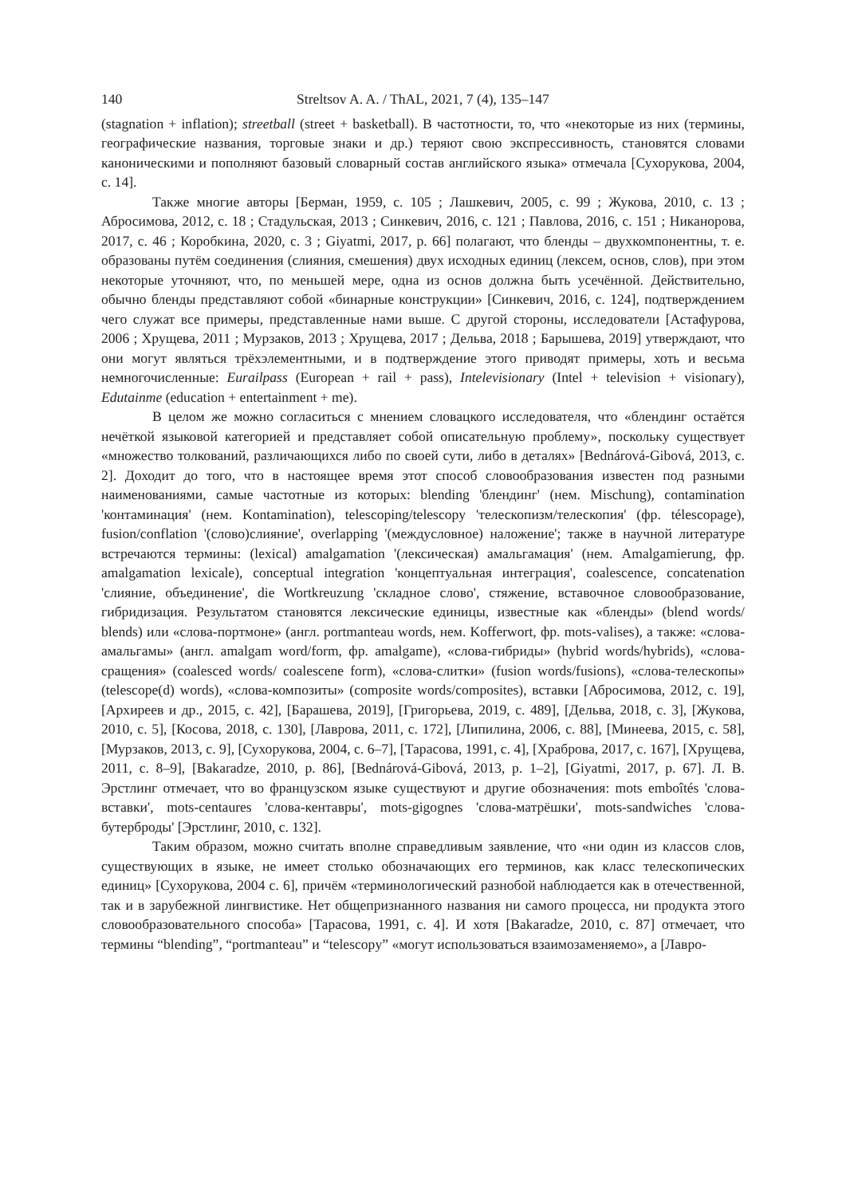140 Streltsov A. A. / ThAL, 2021, 7 (4), 135–147
(stagnation + inflation); streetball (street + basketball). В частотности, то, что «некоторые из них (термины, географические названия, торговые знаки и др.) теряют свою экспрессивность, становятся словами каноническими и пополняют базовый словарный состав английского языка» отмечала [Сухорукова, 2004, с. 14].
Также многие авторы [Берман, 1959, с. 105 ; Лашкевич, 2005, с. 99 ; Жукова, 2010, с. 13 ; Абросимова, 2012, с. 18 ; Стадульская, 2013 ; Синкевич, 2016, с. 121 ; Павлова, 2016, с. 151 ; Никанорова, 2017, с. 46 ; Коробкина, 2020, с. 3 ; Giyatmi, 2017, p. 66] полагают, что бленды – двухкомпонентны, т. е. образованы путём соединения (слияния, смешения) двух исходных единиц (лексем, основ, слов), при этом некоторые уточняют, что, по меньшей мере, одна из основ должна быть усечённой. Действительно, обычно бленды представляют собой «бинарные конструкции» [Синкевич, 2016, с. 124], подтверждением чего служат все примеры, представленные нами выше. С другой стороны, исследователи [Астафурова, 2006 ; Хрущева, 2011 ; Мурзаков, 2013 ; Хрущева, 2017 ; Дельва, 2018 ; Барышева, 2019] утверждают, что они могут являться трёхэлементными, и в подтверждение этого приводят примеры, хоть и весьма немногочисленные: Eurailpass (European + rail + pass), Intelevisionary (Intel + television + visionary), Edutainme (education + entertainment + me).
В целом же можно согласиться с мнением словацкого исследователя, что «блендинг остаётся нечёткой языковой категорией и представляет собой описательную проблему», поскольку существует «множество толкований, различающихся либо по своей сути, либо в деталях» [Bednárová-Gibová, 2013, c. 2]. Доходит до того, что в настоящее время этот способ словообразования известен под разными наименованиями, самые частотные из которых: blending 'блендинг' (нем. Mischung), contamination 'контаминация' (нем. Kontamination), telescoping/telescopy 'телескопизм/телескопия' (фр. télescopage), fusion/conflation '(слово)слияние', overlapping '(междусловное) наложение'; также в научной литературе встречаются термины: (lexical) amalgamation '(лексическая) амальгамация' (нем. Amalgamierung, фр. amalgamation lexicale), conceptual integration 'концептуальная интеграция', coalescence, concatenation 'слияние, объединение', die Wortkreuzung 'складное слово', стяжение, вставочное словообразование, гибридизация. Результатом становятся лексические единицы, известные как «бленды» (blend words/ blends) или «слова-портмоне» (англ. portmanteau words, нем. Kofferwort, фр. mots-valises), а также: «слова-амальгамы» (англ. amalgam word/form, фр. amalgame), «слова-гибриды» (hybrid words/hybrids), «слова-сращения» (coalesced words/ coalescene form), «слова-слитки» (fusion words/fusions), «слова-телескопы» (telescope(d) words), «слова-композиты» (composite words/composites), вставки [Абросимова, 2012, с. 19], [Архиреев и др., 2015, с. 42], [Барашева, 2019], [Григорьева, 2019, с. 489], [Дельва, 2018, с. 3], [Жукова, 2010, с. 5], [Косова, 2018, с. 130], [Лаврова, 2011, с. 172], [Липилина, 2006, с. 88], [Минеева, 2015, с. 58], [Мурзаков, 2013, с. 9], [Сухорукова, 2004, с. 6–7], [Тарасова, 1991, с. 4], [Храброва, 2017, с. 167], [Хрущева, 2011, с. 8–9], [Bakaradze, 2010, p. 86], [Bednárová-Gibová, 2013, p. 1–2], [Giyatmi, 2017, p. 67]. Л. В. Эрстлинг отмечает, что во французском языке существуют и другие обозначения: mots emboîtés 'слова-вставки', mots-centaures 'слова-кентавры', mots-gigognes 'слова-матрёшки', mots-sandwiches 'слова-бутерброды' [Эрстлинг, 2010, с. 132].
Таким образом, можно считать вполне справедливым заявление, что «ни один из классов слов, существующих в языке, не имеет столько обозначающих его терминов, как класс телескопических единиц» [Сухорукова, 2004 с. 6], причём «терминологический разнобой наблюдается как в отечественной, так и в зарубежной лингвистике. Нет общепризнанного названия ни самого процесса, ни продукта этого словообразовательного способа» [Тарасова, 1991, с. 4]. И хотя [Bakaradze, 2010, c. 87] отмечает, что термины “blending”, “portmanteau” и “telescopy” «могут использоваться взаимозаменяемо», а [Лавро-